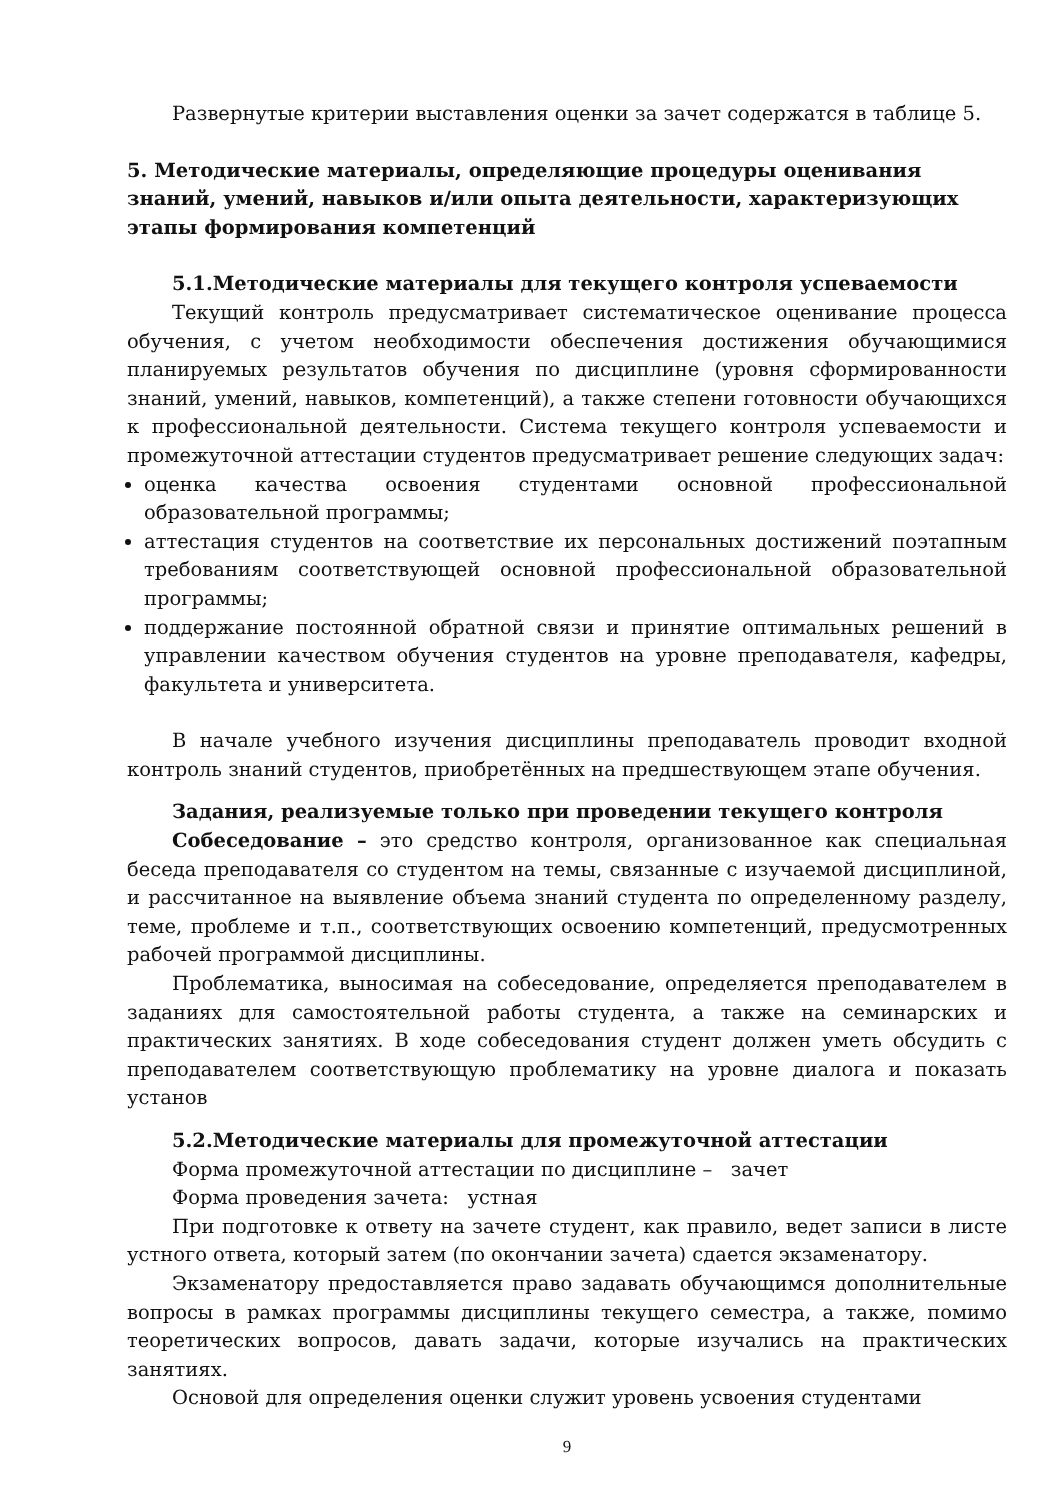Развернутые критерии выставления оценки за зачет содержатся в таблице 5.
5. Методические материалы, определяющие процедуры оценивания знаний, умений, навыков и/или опыта деятельности, характеризующих этапы формирования компетенций
5.1.Методические материалы для текущего контроля успеваемости
Текущий контроль предусматривает систематическое оценивание процесса обучения, с учетом необходимости обеспечения достижения обучающимися планируемых результатов обучения по дисциплине (уровня сформированности знаний, умений, навыков, компетенций), а также степени готовности обучающихся к профессиональной деятельности. Система текущего контроля успеваемости и промежуточной аттестации студентов предусматривает решение следующих задач:
оценка качества освоения студентами основной профессиональной образовательной программы;
аттестация студентов на соответствие их персональных достижений поэтапным требованиям соответствующей основной профессиональной образовательной программы;
поддержание постоянной обратной связи и принятие оптимальных решений в управлении качеством обучения студентов на уровне преподавателя, кафедры, факультета и университета.
В начале учебного изучения дисциплины преподаватель проводит входной контроль знаний студентов, приобретённых на предшествующем этапе обучения.
Задания, реализуемые только при проведении текущего контроля
Собеседование – это средство контроля, организованное как специальная беседа преподавателя со студентом на темы, связанные с изучаемой дисциплиной, и рассчитанное на выявление объема знаний студента по определенному разделу, теме, проблеме и т.п., соответствующих освоению компетенций, предусмотренных рабочей программой дисциплины.
Проблематика, выносимая на собеседование, определяется преподавателем в заданиях для самостоятельной работы студента, а также на семинарских и практических занятиях. В ходе собеседования студент должен уметь обсудить с преподавателем соответствующую проблематику на уровне диалога и показать установ
5.2.Методические материалы для промежуточной аттестации
Форма промежуточной аттестации по дисциплине – зачет
Форма проведения зачета: устная
При подготовке к ответу на зачете студент, как правило, ведет записи в листе устного ответа, который затем (по окончании зачета) сдается экзаменатору.
Экзаменатору предоставляется право задавать обучающимся дополнительные вопросы в рамках программы дисциплины текущего семестра, а также, помимо теоретических вопросов, давать задачи, которые изучались на практических занятиях.
Основой для определения оценки служит уровень усвоения студентами
9